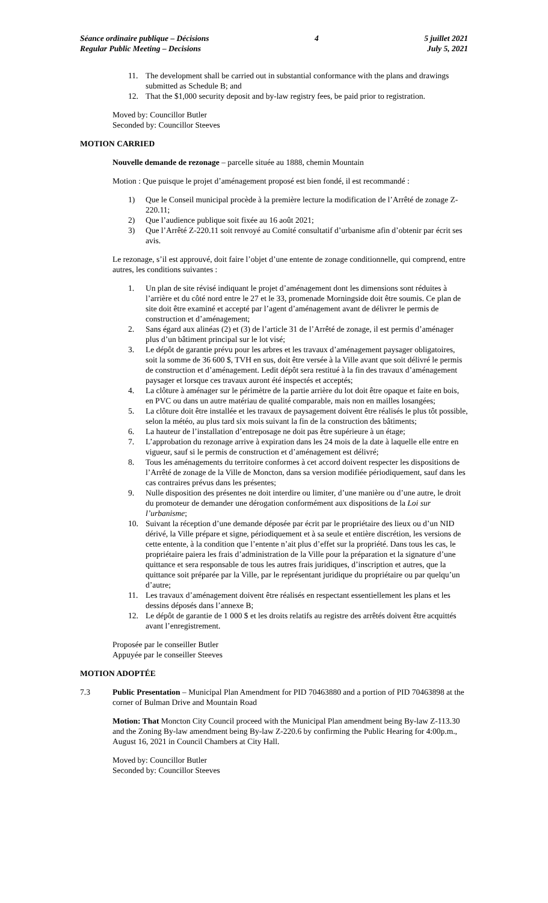Séance ordinaire publique – Décisions
Regular Public Meeting – Decisions
4 5 juillet 2021
July 5, 2021
11. The development shall be carried out in substantial conformance with the plans and drawings submitted as Schedule B; and
12. That the $1,000 security deposit and by-law registry fees, be paid prior to registration.
Moved by: Councillor Butler
Seconded by: Councillor Steeves
MOTION CARRIED
Nouvelle demande de rezonage – parcelle située au 1888, chemin Mountain
Motion : Que puisque le projet d’aménagement proposé est bien fondé, il est recommandé :
1) Que le Conseil municipal procède à la première lecture la modification de l’Arrêté de zonage Z-220.11;
2) Que l’audience publique soit fixée au 16 août 2021;
3) Que l’Arrêté Z-220.11 soit renvoyé au Comité consultatif d’urbanisme afin d’obtenir par écrit ses avis.
Le rezonage, s’il est approuvé, doit faire l’objet d’une entente de zonage conditionnelle, qui comprend, entre autres, les conditions suivantes :
1. Un plan de site révisé indiquant le projet d’aménagement dont les dimensions sont réduites à l’arrière et du côté nord entre le 27 et le 33, promenade Morningside doit être soumis. Ce plan de site doit être examiné et accepté par l’agent d’aménagement avant de délivrer le permis de construction et d’aménagement;
2. Sans égard aux alinéas (2) et (3) de l’article 31 de l’Arrêté de zonage, il est permis d’aménager plus d’un bâtiment principal sur le lot visé;
3. Le dépôt de garantie prévu pour les arbres et les travaux d’aménagement paysager obligatoires, soit la somme de 36 600 $, TVH en sus, doit être versée à la Ville avant que soit délivré le permis de construction et d’aménagement. Ledit dépôt sera restitué à la fin des travaux d’aménagement paysager et lorsque ces travaux auront été inspectés et acceptés;
4. La clôture à aménager sur le périmètre de la partie arrière du lot doit être opaque et faite en bois, en PVC ou dans un autre matériau de qualité comparable, mais non en mailles losangées;
5. La clôture doit être installée et les travaux de paysagement doivent être réalisés le plus tôt possible, selon la météo, au plus tard six mois suivant la fin de la construction des bâtiments;
6. La hauteur de l’installation d’entreposage ne doit pas être supérieure à un étage;
7. L’approbation du rezonage arrive à expiration dans les 24 mois de la date à laquelle elle entre en vigueur, sauf si le permis de construction et d’aménagement est délivré;
8. Tous les aménagements du territoire conformes à cet accord doivent respecter les dispositions de l’Arrêté de zonage de la Ville de Moncton, dans sa version modifiée périodiquement, sauf dans les cas contraires prévus dans les présentes;
9. Nulle disposition des présentes ne doit interdire ou limiter, d’une manière ou d’une autre, le droit du promoteur de demander une dérogation conformément aux dispositions de la Loi sur l’urbanisme;
10. Suivant la réception d’une demande déposée par écrit par le propriétaire des lieux ou d’un NID dérivé, la Ville prépare et signe, périodiquement et à sa seule et entière discrétion, les versions de cette entente, à la condition que l’entente n’ait plus d’effet sur la propriété. Dans tous les cas, le propriétaire paiera les frais d’administration de la Ville pour la préparation et la signature d’une quittance et sera responsable de tous les autres frais juridiques, d’inscription et autres, que la quittance soit préparée par la Ville, par le représentant juridique du propriétaire ou par quelqu’un d’autre;
11. Les travaux d’aménagement doivent être réalisés en respectant essentiellement les plans et les dessins déposés dans l’annexe B;
12. Le dépôt de garantie de 1 000 $ et les droits relatifs au registre des arrêtés doivent être acquittés avant l’enregistrement.
Proposée par le conseiller Butler
Appuyée par le conseiller Steeves
MOTION ADOPTÉE
7.3 Public Presentation – Municipal Plan Amendment for PID 70463880 and a portion of PID 70463898 at the corner of Bulman Drive and Mountain Road
Motion: That Moncton City Council proceed with the Municipal Plan amendment being By-law Z-113.30 and the Zoning By-law amendment being By-law Z-220.6 by confirming the Public Hearing for 4:00p.m., August 16, 2021 in Council Chambers at City Hall.
Moved by: Councillor Butler
Seconded by: Councillor Steeves